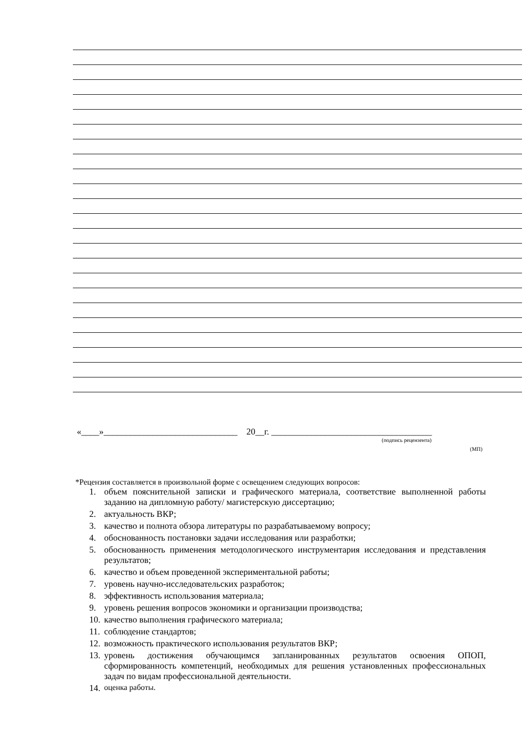«____»______________________________ 20__г. ____________________________________
(подпись рецензента)
(МП)
*Рецензия составляется в произвольной форме с освещением следующих вопросов:
1. объем пояснительной записки и графического материала, соответствие выполненной работы заданию на дипломную работу/ магистерскую диссертацию;
2. актуальность ВКР;
3. качество и полнота обзора литературы по разрабатываемому вопросу;
4. обоснованность постановки задачи исследования или разработки;
5. обоснованность применения методологического инструментария исследования и представления результатов;
6. качество и объем проведенной экспериментальной работы;
7. уровень научно-исследовательских разработок;
8. эффективность использования материала;
9. уровень решения вопросов экономики и организации производства;
10. качество выполнения графического материала;
11. соблюдение стандартов;
12. возможность практического использования результатов ВКР;
13. уровень достижения обучающимся запланированных результатов освоения ОПОП, сформированность компетенций, необходимых для решения установленных профессиональных задач по видам профессиональной деятельности.
14. оценка работы.